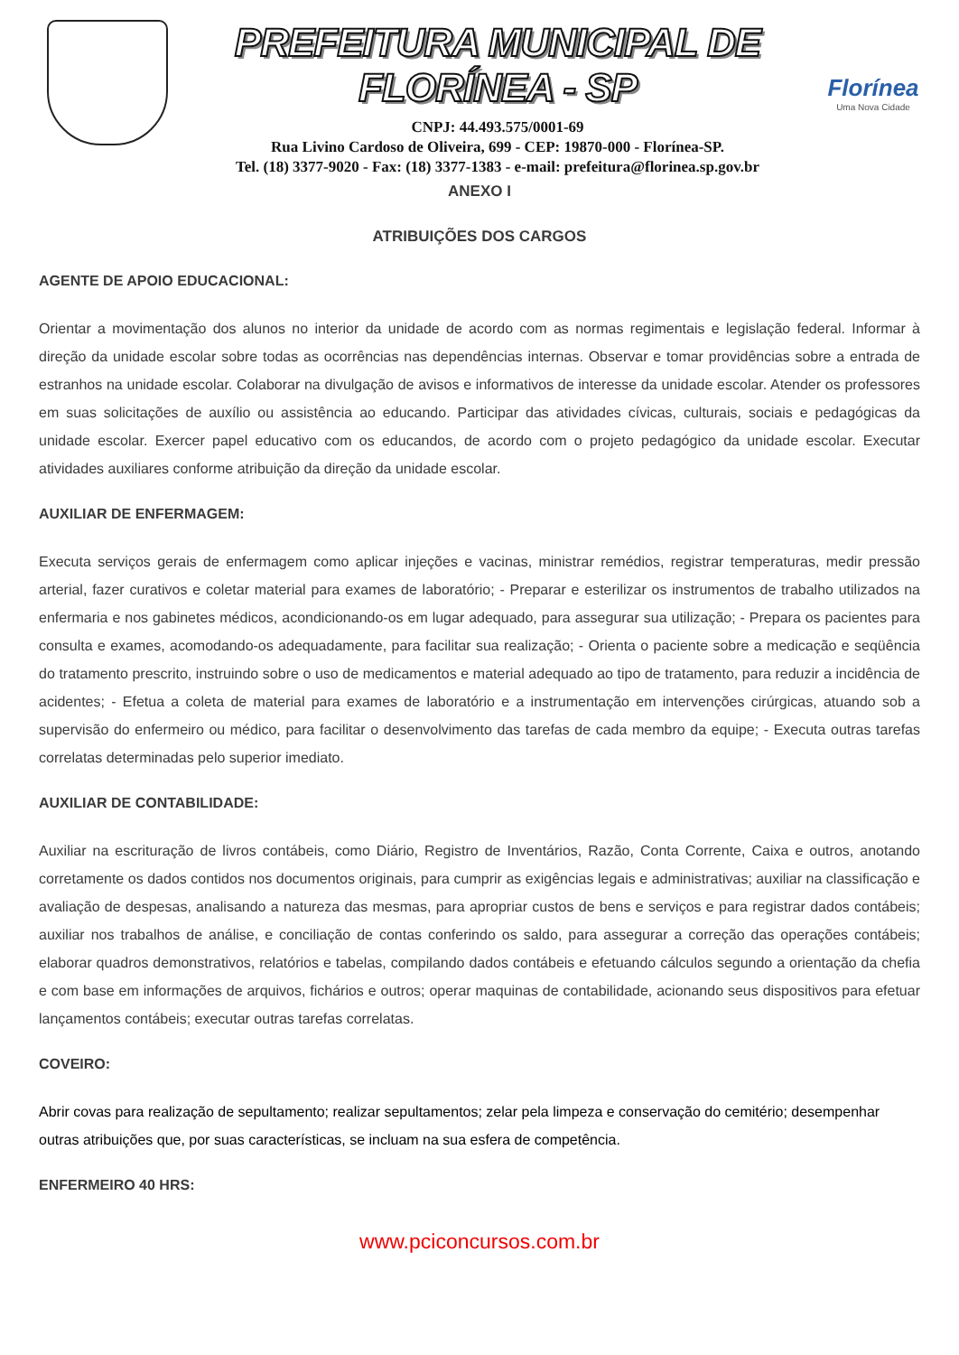PREFEITURA MUNICIPAL DE FLORÍNEA - SP
CNPJ: 44.493.575/0001-69
Rua Livino Cardoso de Oliveira, 699 - CEP: 19870-000 - Florínea-SP.
Tel. (18) 3377-9020 - Fax: (18) 3377-1383 - e-mail: prefeitura@florinea.sp.gov.br
Florínea
Uma Nova Cidade
ANEXO I
ATRIBUIÇÕES DOS CARGOS
AGENTE DE APOIO EDUCACIONAL:
Orientar a movimentação dos alunos no interior da unidade de acordo com as normas regimentais e legislação federal. Informar à direção da unidade escolar sobre todas as ocorrências nas dependências internas. Observar e tomar providências sobre a entrada de estranhos na unidade escolar. Colaborar na divulgação de avisos e informativos de interesse da unidade escolar. Atender os professores em suas solicitações de auxílio ou assistência ao educando. Participar das atividades cívicas, culturais, sociais e pedagógicas da unidade escolar. Exercer papel educativo com os educandos, de acordo com o projeto pedagógico da unidade escolar. Executar atividades auxiliares conforme atribuição da direção da unidade escolar.
AUXILIAR DE ENFERMAGEM:
Executa serviços gerais de enfermagem como aplicar injeções e vacinas, ministrar remédios, registrar temperaturas, medir pressão arterial, fazer curativos e coletar material para exames de laboratório; - Preparar e esterilizar os instrumentos de trabalho utilizados na enfermaria e nos gabinetes médicos, acondicionando-os em lugar adequado, para assegurar sua utilização; - Prepara os pacientes para consulta e exames, acomodando-os adequadamente, para facilitar sua realização; - Orienta o paciente sobre a medicação e seqüência do tratamento prescrito, instruindo sobre o uso de medicamentos e material adequado ao tipo de tratamento, para reduzir a incidência de acidentes; - Efetua a coleta de material para exames de laboratório e a instrumentação em intervenções cirúrgicas, atuando sob a supervisão do enfermeiro ou médico, para facilitar o desenvolvimento das tarefas de cada membro da equipe; - Executa outras tarefas correlatas determinadas pelo superior imediato.
AUXILIAR DE CONTABILIDADE:
Auxiliar na escrituração de livros contábeis, como Diário, Registro de Inventários, Razão, Conta Corrente, Caixa e outros, anotando corretamente os dados contidos nos documentos originais, para cumprir as exigências legais e administrativas; auxiliar na classificação e avaliação de despesas, analisando a natureza das mesmas, para apropriar custos de bens e serviços e para registrar dados contábeis; auxiliar nos trabalhos de análise, e conciliação de contas conferindo os saldo, para assegurar a correção das operações contábeis; elaborar quadros demonstrativos, relatórios e tabelas, compilando dados contábeis e efetuando cálculos segundo a orientação da chefia e com base em informações de arquivos, fichários e outros; operar maquinas de contabilidade, acionando seus dispositivos para efetuar lançamentos contábeis; executar outras tarefas correlatas.
COVEIRO:
Abrir covas para realização de sepultamento; realizar sepultamentos; zelar pela limpeza e conservação do cemitério; desempenhar outras atribuições que, por suas características, se incluam na sua esfera de competência.
ENFERMEIRO 40 HRS:
www.pciconcursos.com.br